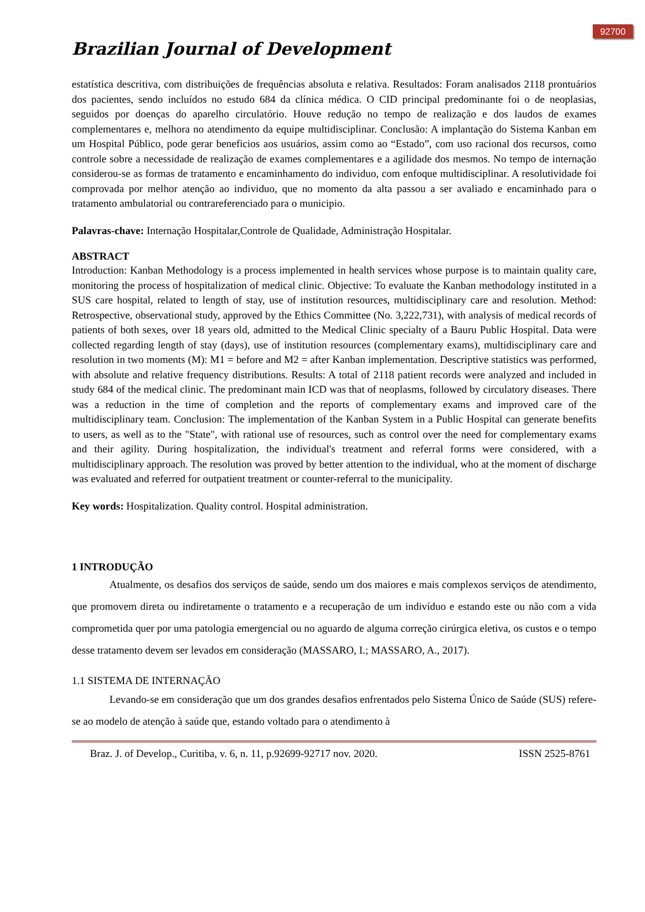92700
Brazilian Journal of Development
estatística descritiva, com distribuições de frequências absoluta e relativa. Resultados: Foram analisados 2118 prontuários dos pacientes, sendo incluídos no estudo 684 da clínica médica. O CID principal predominante foi o de neoplasias, seguidos por doenças do aparelho circulatório. Houve redução no tempo de realização e dos laudos de exames complementares e, melhora no atendimento da equipe multidisciplinar. Conclusão: A implantação do Sistema Kanban em um Hospital Público, pode gerar beneficios aos usuários, assim como ao “Estado”, com uso racional dos recursos, como controle sobre a necessidade de realização de exames complementares e a agilidade dos mesmos. No tempo de internação considerou-se as formas de tratamento e encaminhamento do individuo, com enfoque multidisciplinar. A resolutividade foi comprovada por melhor atenção ao individuo, que no momento da alta passou a ser avaliado e encaminhado para o tratamento ambulatorial ou contrareferenciado para o municipio.
Palavras-chave: Internação Hospitalar,Controle de Qualidade, Administração Hospitalar.
ABSTRACT
Introduction: Kanban Methodology is a process implemented in health services whose purpose is to maintain quality care, monitoring the process of hospitalization of medical clinic. Objective: To evaluate the Kanban methodology instituted in a SUS care hospital, related to length of stay, use of institution resources, multidisciplinary care and resolution. Method: Retrospective, observational study, approved by the Ethics Committee (No. 3,222,731), with analysis of medical records of patients of both sexes, over 18 years old, admitted to the Medical Clinic specialty of a Bauru Public Hospital. Data were collected regarding length of stay (days), use of institution resources (complementary exams), multidisciplinary care and resolution in two moments (M): M1 = before and M2 = after Kanban implementation. Descriptive statistics was performed, with absolute and relative frequency distributions. Results: A total of 2118 patient records were analyzed and included in study 684 of the medical clinic. The predominant main ICD was that of neoplasms, followed by circulatory diseases. There was a reduction in the time of completion and the reports of complementary exams and improved care of the multidisciplinary team. Conclusion: The implementation of the Kanban System in a Public Hospital can generate benefits to users, as well as to the "State", with rational use of resources, such as control over the need for complementary exams and their agility. During hospitalization, the individual's treatment and referral forms were considered, with a multidisciplinary approach. The resolution was proved by better attention to the individual, who at the moment of discharge was evaluated and referred for outpatient treatment or counter-referral to the municipality.
Key words: Hospitalization. Quality control. Hospital administration.
1 INTRODUÇÃO
Atualmente, os desafios dos serviços de saúde, sendo um dos maiores e mais complexos serviços de atendimento, que promovem direta ou indiretamente o tratamento e a recuperação de um indivíduo e estando este ou não com a vida comprometida quer por uma patologia emergencial ou no aguardo de alguma correção cirúrgica eletiva, os custos e o tempo desse tratamento devem ser levados em consideração (MASSARO, I.; MASSARO, A., 2017).
1.1 SISTEMA DE INTERNAÇÃO
Levando-se em consideração que um dos grandes desafios enfrentados pelo Sistema Único de Saúde (SUS) refere-se ao modelo de atenção à saúde que, estando voltado para o atendimento à
Braz. J. of Develop., Curitiba, v. 6, n. 11, p.92699-92717 nov. 2020. ISSN 2525-8761